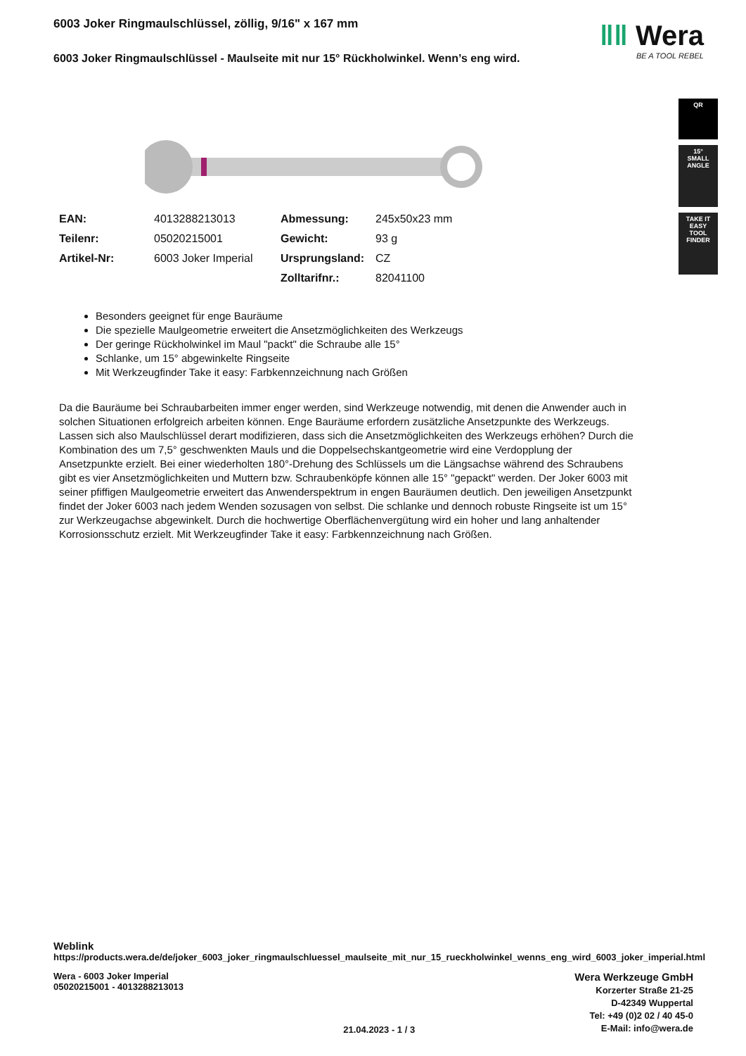ǁǁ Wera
BE A TOOL REBEL
QR
15°
SMALL
ANGLE
TAKE IT EASY
TOOL FINDER
6003 Joker Ringmaulschlüssel, zöllig, 9/16" x 167 mm
6003 Joker Ringmaulschlüssel - Maulseite mit nur 15° Rückholwinkel. Wenn’s eng wird.
| EAN: | 4013288213013 | Abmessung: | 245x50x23 mm |
| Teilenr: | 05020215001 | Gewicht: | 93 g |
| Artikel-Nr: | 6003 Joker Imperial | Ursprungsland: | CZ |
| | | Zolltarifnr.: | 82041100 |
Besonders geeignet für enge Bauräume
Die spezielle Maulgeometrie erweitert die Ansetzmöglichkeiten des Werkzeugs
Der geringe Rückholwinkel im Maul "packt" die Schraube alle 15°
Schlanke, um 15° abgewinkelte Ringseite
Mit Werkzeugfinder Take it easy: Farbkennzeichnung nach Größen
Da die Bauräume bei Schraubarbeiten immer enger werden, sind Werkzeuge notwendig, mit denen die Anwender auch in solchen Situationen erfolgreich arbeiten können. Enge Bauräume erfordern zusätzliche Ansetzpunkte des Werkzeugs. Lassen sich also Maulschlüssel derart modifizieren, dass sich die Ansetzmöglichkeiten des Werkzeugs erhöhen? Durch die Kombination des um 7,5° geschwenkten Mauls und die Doppelsechskantgeometrie wird eine Verdopplung der Ansetzpunkte erzielt. Bei einer wiederholten 180°-Drehung des Schlüssels um die Längsachse während des Schraubens gibt es vier Ansetzmöglichkeiten und Muttern bzw. Schraubenköpfe können alle 15° "gepackt" werden. Der Joker 6003 mit seiner pfiffigen Maulgeometrie erweitert das Anwenderspektrum in engen Bauräumen deutlich. Den jeweiligen Ansetzpunkt findet der Joker 6003 nach jedem Wenden sozusagen von selbst. Die schlanke und dennoch robuste Ringseite ist um 15° zur Werkzeugachse abgewinkelt. Durch die hochwertige Oberflächenvergütung wird ein hoher und lang anhaltender Korrosionsschutz erzielt. Mit Werkzeugfinder Take it easy: Farbkennzeichnung nach Größen.
Weblink
https://products.wera.de/de/joker_6003_joker_ringmaulschluessel_maulseite_mit_nur_15_rueckholwinkel_wenns_eng_wird_6003_joker_imperial.html
Wera - 6003 Joker Imperial
05020215001 - 4013288213013
21.04.2023 - 1 / 3
Wera Werkzeuge GmbH
Korzerter Straße 21-25
D-42349 Wuppertal
Tel: +49 (0)2 02 / 40 45-0
E-Mail: info@wera.de